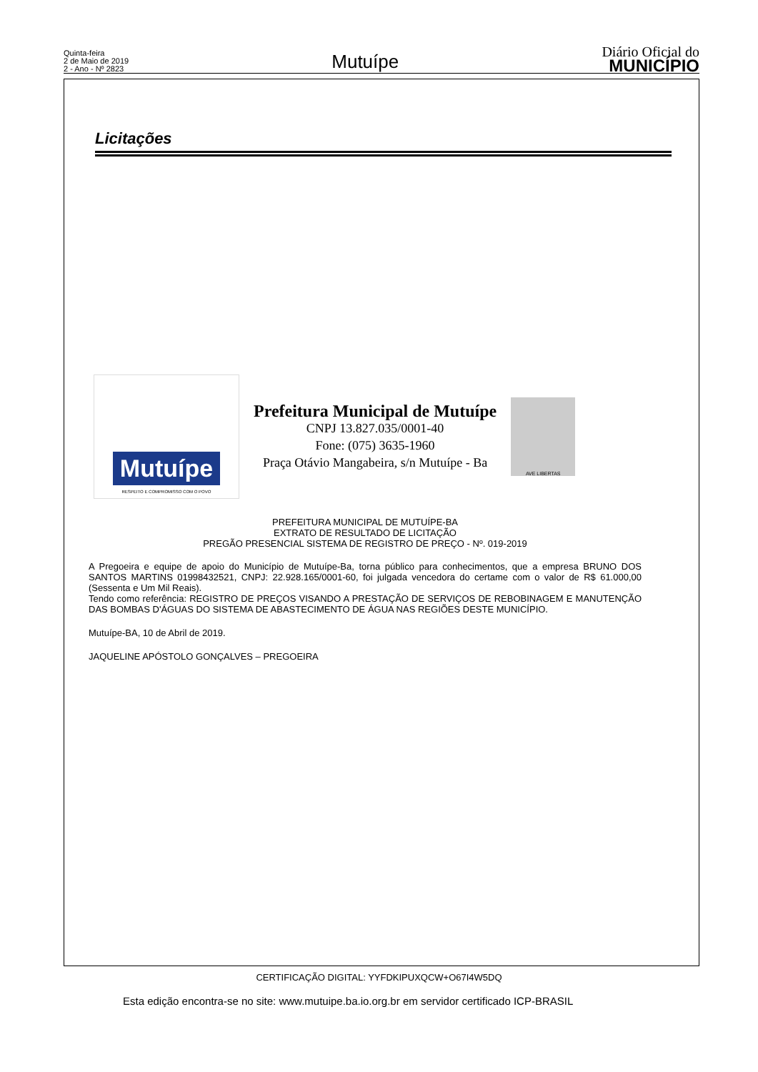Quinta-feira
2 de Maio de 2019
2 - Ano - Nº 2823
Mutuípe
Diário Oficial do
MUNICÍPIO
Licitações
Mutuípe
RESPEITO E COMPROMISSO COM O POVO
Prefeitura Municipal de Mutuípe
CNPJ 13.827.035/0001-40
Fone: (075) 3635-1960
Praça Otávio Mangabeira, s/n Mutuípe - Ba
AVE LIBERTAS
PREFEITURA MUNICIPAL DE MUTUÍPE-BA
EXTRATO DE RESULTADO DE LICITAÇÃO
PREGÃO PRESENCIAL SISTEMA DE REGISTRO DE PREÇO - Nº. 019-2019
A Pregoeira e equipe de apoio do Município de Mutuípe-Ba, torna público para conhecimentos, que a empresa BRUNO DOS SANTOS MARTINS 01998432521, CNPJ: 22.928.165/0001-60, foi julgada vencedora do certame com o valor de R$ 61.000,00 (Sessenta e Um Mil Reais).
Tendo como referência: REGISTRO DE PREÇOS VISANDO A PRESTAÇÃO DE SERVIÇOS DE REBOBINAGEM E MANUTENÇÃO DAS BOMBAS D'ÁGUAS DO SISTEMA DE ABASTECIMENTO DE ÁGUA NAS REGIÕES DESTE MUNICÍPIO.
Mutuípe-BA, 10 de Abril de 2019.
JAQUELINE APÓSTOLO GONÇALVES – PREGOEIRA
CERTIFICAÇÃO DIGITAL: YYFDKIPUXQCW+O67I4W5DQ
Esta edição encontra-se no site: www.mutuipe.ba.io.org.br em servidor certificado ICP-BRASIL